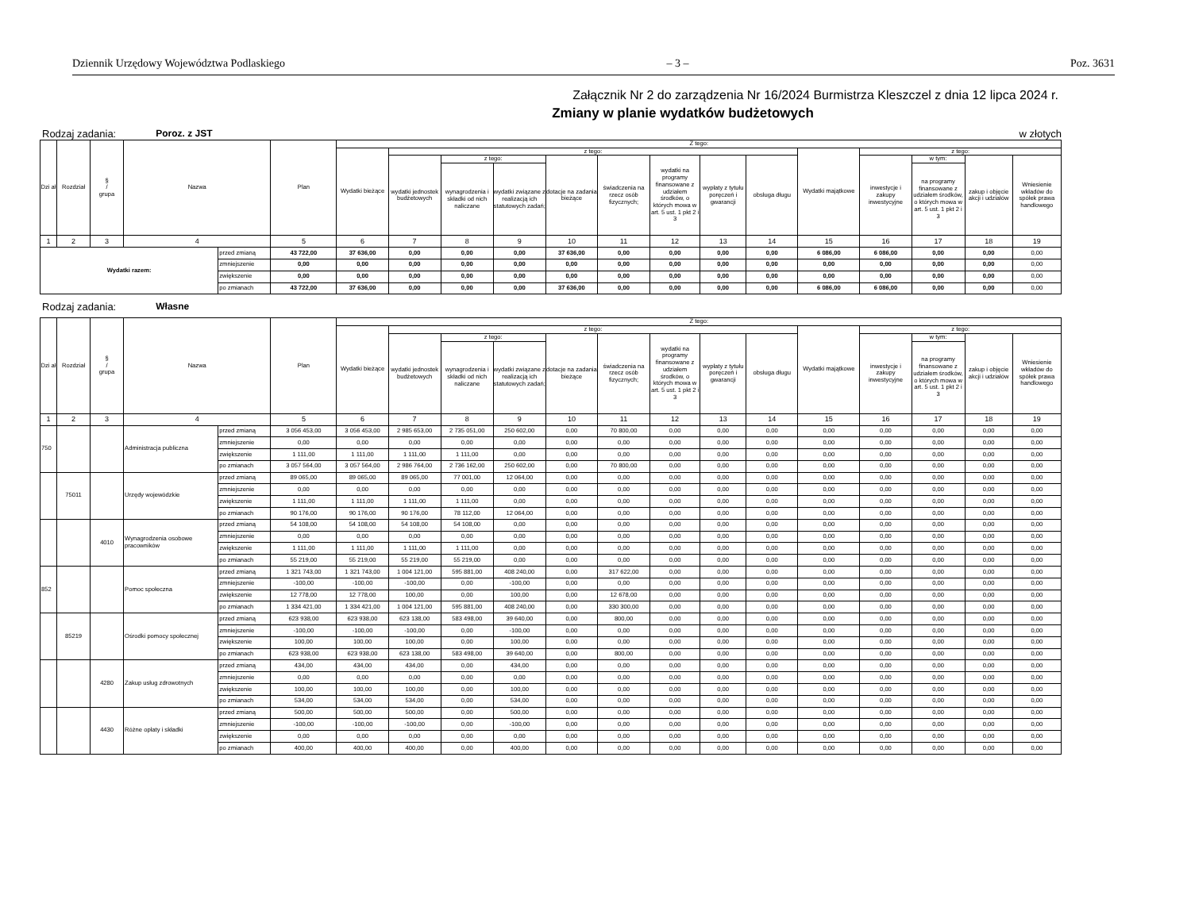Dziennik Urzędowy Województwa Podlaskiego – 3 – Poz. 3631
Załącznik Nr 2 do zarządzenia Nr 16/2024 Burmistrza Kleszczel z dnia 12 lipca 2024 r.
Zmiany w planie wydatków budżetowych
Rodzaj zadania: Poroz. z JST w złotych
| Dzi ał | Rozdział | § / grupa | Nazwa | | Plan | Z tego: | | | | | | | | | | | | | |
| --- | --- | --- | --- | --- | --- | --- | --- | --- | --- | --- | --- | --- | --- | --- | --- | --- | --- | --- | --- |
| | | | | | | Wydatki bieżące | z tego: | | | | | | | | Wydatki majątkowe | z tego: | | | |
| | | | | | | | wydatki jednostek budżetowych | z tego: | | dotacje na zadania bieżące | świadczenia na rzecz osób fizycznych; | wydatki na programy finansowane z udziałem środków, o których mowa w art. 5 ust. 1 pkt 2 i 3 | wypłaty z tytułu poręczeń i gwarancji | obsługa długu | | inwestycje i zakupy inwestycyjne | w tym: | zakup i objęcie akcji i udziałów | Wniesienie wkładów do spółek prawa handlowego |
| | | | | | | | | wynagrodzenia i składki od nich naliczane | wydatki związane z realizacją ich statutowych zadań; | | | | | | | | na programy finansowane z udziałem środków, o których mowa w art. 5 ust. 1 pkt 2 i 3 | | |
| 1 | 2 | 3 | 4 | | 5 | 6 | 7 | 8 | 9 | 10 | 11 | 12 | 13 | 14 | 15 | 16 | 17 | 18 | 19 |
| Wydatki razem: | | | | przed zmianą | 43 722,00 | 37 636,00 | 0,00 | 0,00 | 0,00 | 37 636,00 | 0,00 | 0,00 | 0,00 | 0,00 | 6 086,00 | 6 086,00 | 0,00 | 0,00 | 0,00 |
| | | | | zmniejszenie | 0,00 | 0,00 | 0,00 | 0,00 | 0,00 | 0,00 | 0,00 | 0,00 | 0,00 | 0,00 | 0,00 | 0,00 | 0,00 | 0,00 | 0,00 |
| | | | | zwiększenie | 0,00 | 0,00 | 0,00 | 0,00 | 0,00 | 0,00 | 0,00 | 0,00 | 0,00 | 0,00 | 0,00 | 0,00 | 0,00 | 0,00 | 0,00 |
| | | | | po zmianach | 43 722,00 | 37 636,00 | 0,00 | 0,00 | 0,00 | 37 636,00 | 0,00 | 0,00 | 0,00 | 0,00 | 6 086,00 | 6 086,00 | 0,00 | 0,00 | 0,00 |
Rodzaj zadania: Własne
| Dzi ał | Rozdział | § / grupa | Nazwa | | Plan | Z tego: | | | | | | | | | | | | | |
| --- | --- | --- | --- | --- | --- | --- | --- | --- | --- | --- | --- | --- | --- | --- | --- | --- | --- | --- | --- |
| | | | | | | Wydatki bieżące | z tego: | | | | | | | | Wydatki majątkowe | z tego: | | | |
| | | | | | | | wydatki jednostek budżetowych | z tego: | | dotacje na zadania bieżące | świadczenia na rzecz osób fizycznych; | wydatki na programy finansowane z udziałem środków, o których mowa w art. 5 ust. 1 pkt 2 i 3 | wypłaty z tytułu poręczeń i gwarancji | obsługa długu | | inwestycje i zakupy inwestycyjne | w tym: | zakup i objęcie akcji i udziałów | Wniesienie wkładów do spółek prawa handlowego |
| | | | | | | | | wynagrodzenia i składki od nich naliczane | wydatki związane z realizacją ich statutowych zadań; | | | | | | | | na programy finansowane z udziałem środków, o których mowa w art. 5 ust. 1 pkt 2 i 3 | | |
| 1 | 2 | 3 | 4 | | 5 | 6 | 7 | 8 | 9 | 10 | 11 | 12 | 13 | 14 | 15 | 16 | 17 | 18 | 19 |
| 750 | | | Administracja publiczna | przed zmianą | 3 056 453,00 | 3 056 453,00 | 2 985 653,00 | 2 735 051,00 | 250 602,00 | 0,00 | 70 800,00 | 0,00 | 0,00 | 0,00 | 0,00 | 0,00 | 0,00 | 0,00 | 0,00 |
| | | | | zmniejszenie | 0,00 | 0,00 | 0,00 | 0,00 | 0,00 | 0,00 | 0,00 | 0,00 | 0,00 | 0,00 | 0,00 | 0,00 | 0,00 | 0,00 | 0,00 |
| | | | | zwiększenie | 1 111,00 | 1 111,00 | 1 111,00 | 1 111,00 | 0,00 | 0,00 | 0,00 | 0,00 | 0,00 | 0,00 | 0,00 | 0,00 | 0,00 | 0,00 | 0,00 |
| | | | | po zmianach | 3 057 564,00 | 3 057 564,00 | 2 986 764,00 | 2 736 162,00 | 250 602,00 | 0,00 | 70 800,00 | 0,00 | 0,00 | 0,00 | 0,00 | 0,00 | 0,00 | 0,00 | 0,00 |
| | 75011 | | Urzędy wojewódzkie | przed zmianą | 89 065,00 | 89 065,00 | 89 065,00 | 77 001,00 | 12 064,00 | 0,00 | 0,00 | 0,00 | 0,00 | 0,00 | 0,00 | 0,00 | 0,00 | 0,00 | 0,00 |
| | | | | zmniejszenie | 0,00 | 0,00 | 0,00 | 0,00 | 0,00 | 0,00 | 0,00 | 0,00 | 0,00 | 0,00 | 0,00 | 0,00 | 0,00 | 0,00 | 0,00 |
| | | | | zwiększenie | 1 111,00 | 1 111,00 | 1 111,00 | 1 111,00 | 0,00 | 0,00 | 0,00 | 0,00 | 0,00 | 0,00 | 0,00 | 0,00 | 0,00 | 0,00 | 0,00 |
| | | | | po zmianach | 90 176,00 | 90 176,00 | 90 176,00 | 78 112,00 | 12 064,00 | 0,00 | 0,00 | 0,00 | 0,00 | 0,00 | 0,00 | 0,00 | 0,00 | 0,00 | 0,00 |
| | | 4010 | Wynagrodzenia osobowe pracowników | przed zmianą | 54 108,00 | 54 108,00 | 54 108,00 | 54 108,00 | 0,00 | 0,00 | 0,00 | 0,00 | 0,00 | 0,00 | 0,00 | 0,00 | 0,00 | 0,00 | 0,00 |
| | | | | zmniejszenie | 0,00 | 0,00 | 0,00 | 0,00 | 0,00 | 0,00 | 0,00 | 0,00 | 0,00 | 0,00 | 0,00 | 0,00 | 0,00 | 0,00 | 0,00 |
| | | | | zwiększenie | 1 111,00 | 1 111,00 | 1 111,00 | 1 111,00 | 0,00 | 0,00 | 0,00 | 0,00 | 0,00 | 0,00 | 0,00 | 0,00 | 0,00 | 0,00 | 0,00 |
| | | | | po zmianach | 55 219,00 | 55 219,00 | 55 219,00 | 55 219,00 | 0,00 | 0,00 | 0,00 | 0,00 | 0,00 | 0,00 | 0,00 | 0,00 | 0,00 | 0,00 | 0,00 |
| 852 | | | Pomoc społeczna | przed zmianą | 1 321 743,00 | 1 321 743,00 | 1 004 121,00 | 595 881,00 | 408 240,00 | 0,00 | 317 622,00 | 0,00 | 0,00 | 0,00 | 0,00 | 0,00 | 0,00 | 0,00 | 0,00 |
| | | | | zmniejszenie | -100,00 | -100,00 | -100,00 | 0,00 | -100,00 | 0,00 | 0,00 | 0,00 | 0,00 | 0,00 | 0,00 | 0,00 | 0,00 | 0,00 | 0,00 |
| | | | | zwiększenie | 12 778,00 | 12 778,00 | 100,00 | 0,00 | 100,00 | 0,00 | 12 678,00 | 0,00 | 0,00 | 0,00 | 0,00 | 0,00 | 0,00 | 0,00 | 0,00 |
| | | | | po zmianach | 1 334 421,00 | 1 334 421,00 | 1 004 121,00 | 595 881,00 | 408 240,00 | 0,00 | 330 300,00 | 0,00 | 0,00 | 0,00 | 0,00 | 0,00 | 0,00 | 0,00 | 0,00 |
| | 85219 | | Ośrodki pomocy społecznej | przed zmianą | 623 938,00 | 623 938,00 | 623 138,00 | 583 498,00 | 39 640,00 | 0,00 | 800,00 | 0,00 | 0,00 | 0,00 | 0,00 | 0,00 | 0,00 | 0,00 | 0,00 |
| | | | | zmniejszenie | -100,00 | -100,00 | -100,00 | 0,00 | -100,00 | 0,00 | 0,00 | 0,00 | 0,00 | 0,00 | 0,00 | 0,00 | 0,00 | 0,00 | 0,00 |
| | | | | zwiększenie | 100,00 | 100,00 | 100,00 | 0,00 | 100,00 | 0,00 | 0,00 | 0,00 | 0,00 | 0,00 | 0,00 | 0,00 | 0,00 | 0,00 | 0,00 |
| | | | | po zmianach | 623 938,00 | 623 938,00 | 623 138,00 | 583 498,00 | 39 640,00 | 0,00 | 800,00 | 0,00 | 0,00 | 0,00 | 0,00 | 0,00 | 0,00 | 0,00 | 0,00 |
| | | 4280 | Zakup usług zdrowotnych | przed zmianą | 434,00 | 434,00 | 434,00 | 0,00 | 434,00 | 0,00 | 0,00 | 0,00 | 0,00 | 0,00 | 0,00 | 0,00 | 0,00 | 0,00 | 0,00 |
| | | | | zmniejszenie | 0,00 | 0,00 | 0,00 | 0,00 | 0,00 | 0,00 | 0,00 | 0,00 | 0,00 | 0,00 | 0,00 | 0,00 | 0,00 | 0,00 | 0,00 |
| | | | | zwiększenie | 100,00 | 100,00 | 100,00 | 0,00 | 100,00 | 0,00 | 0,00 | 0,00 | 0,00 | 0,00 | 0,00 | 0,00 | 0,00 | 0,00 | 0,00 |
| | | | | po zmianach | 534,00 | 534,00 | 534,00 | 0,00 | 534,00 | 0,00 | 0,00 | 0,00 | 0,00 | 0,00 | 0,00 | 0,00 | 0,00 | 0,00 | 0,00 |
| | | 4430 | Różne opłaty i składki | przed zmianą | 500,00 | 500,00 | 500,00 | 0,00 | 500,00 | 0,00 | 0,00 | 0,00 | 0,00 | 0,00 | 0,00 | 0,00 | 0,00 | 0,00 | 0,00 |
| | | | | zmniejszenie | -100,00 | -100,00 | -100,00 | 0,00 | -100,00 | 0,00 | 0,00 | 0,00 | 0,00 | 0,00 | 0,00 | 0,00 | 0,00 | 0,00 | 0,00 |
| | | | | zwiększenie | 0,00 | 0,00 | 0,00 | 0,00 | 0,00 | 0,00 | 0,00 | 0,00 | 0,00 | 0,00 | 0,00 | 0,00 | 0,00 | 0,00 | 0,00 |
| | | | | po zmianach | 400,00 | 400,00 | 400,00 | 0,00 | 400,00 | 0,00 | 0,00 | 0,00 | 0,00 | 0,00 | 0,00 | 0,00 | 0,00 | 0,00 | 0,00 |